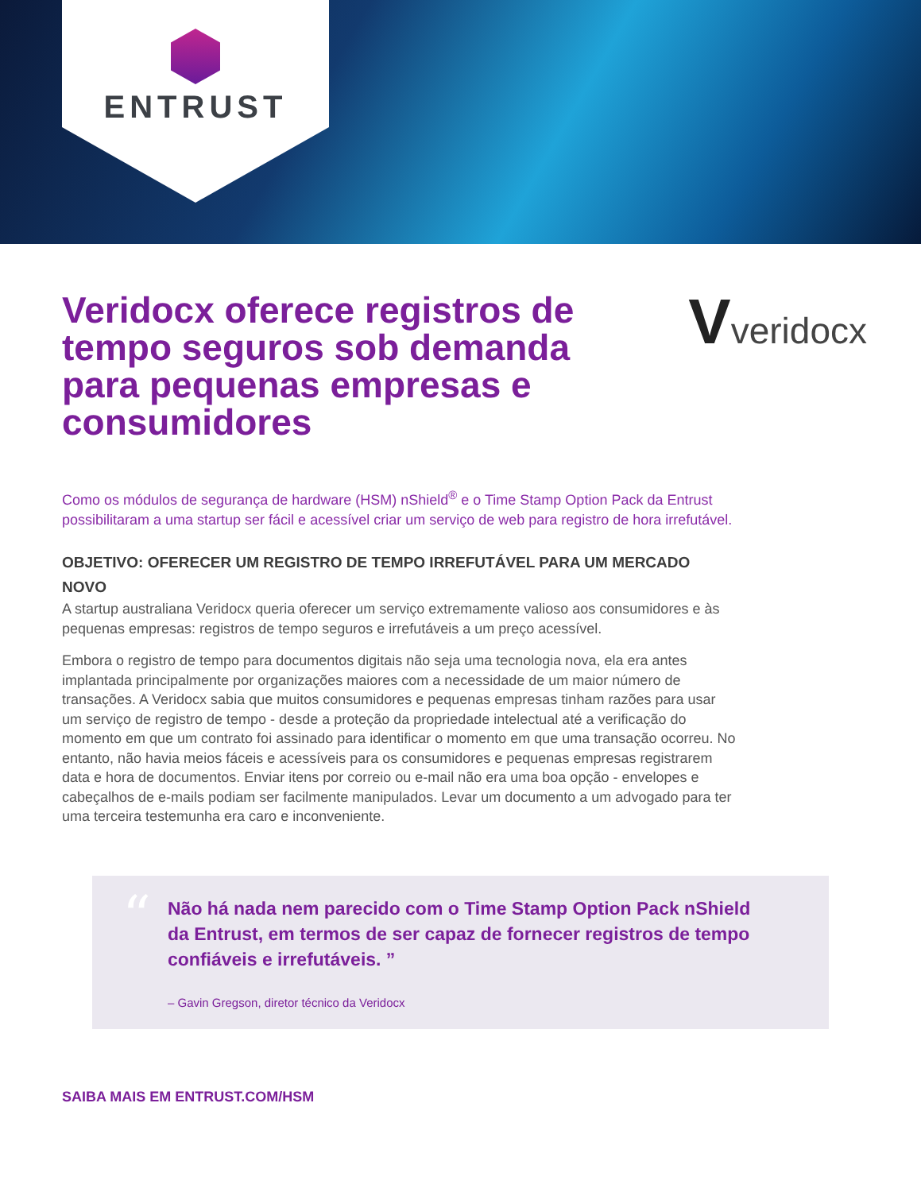ENTRUST
Veridocx oferece registros de tempo seguros sob demanda para pequenas empresas e consumidores
Vveridocx
Como os módulos de segurança de hardware (HSM) nShield<sup>®</sup> e o Time Stamp Option Pack da Entrust possibilitaram a uma startup ser fácil e acessível criar um serviço de web para registro de hora irrefutável.
OBJETIVO: OFERECER UM REGISTRO DE TEMPO IRREFUTÁVEL PARA UM MERCADO NOVO
A startup australiana Veridocx queria oferecer um serviço extremamente valioso aos consumidores e às pequenas empresas: registros de tempo seguros e irrefutáveis a um preço acessível.
Embora o registro de tempo para documentos digitais não seja uma tecnologia nova, ela era antes implantada principalmente por organizações maiores com a necessidade de um maior número de transações. A Veridocx sabia que muitos consumidores e pequenas empresas tinham razões para usar um serviço de registro de tempo - desde a proteção da propriedade intelectual até a verificação do momento em que um contrato foi assinado para identificar o momento em que uma transação ocorreu. No entanto, não havia meios fáceis e acessíveis para os consumidores e pequenas empresas registrarem data e hora de documentos. Enviar itens por correio ou e-mail não era uma boa opção - envelopes e cabeçalhos de e-mails podiam ser facilmente manipulados. Levar um documento a um advogado para ter uma terceira testemunha era caro e inconveniente.
“
Não há nada nem parecido com o Time Stamp Option Pack nShield da Entrust, em termos de ser capaz de fornecer registros de tempo confiáveis e irrefutáveis. ”
– Gavin Gregson, diretor técnico da Veridocx
SAIBA MAIS EM ENTRUST.COM/HSM